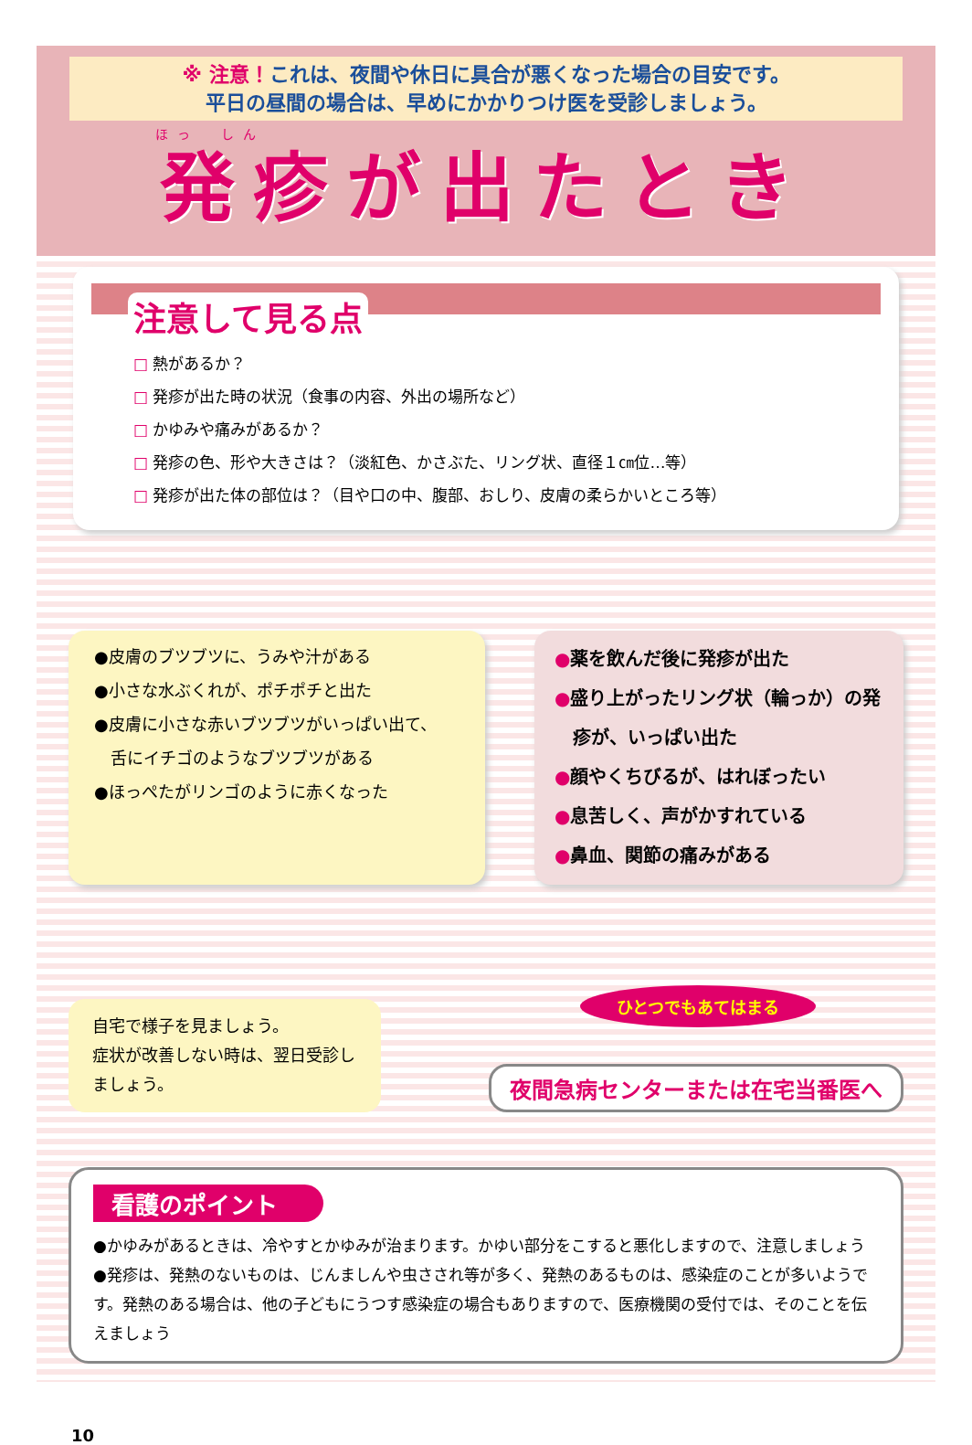※ 注意！これは、夜間や休日に具合が悪くなった場合の目安です。
平日の昼間の場合は、早めにかかりつけ医を受診しましょう。
ほっ　しん
発疹が出たとき
注意して見る点
□ 熱があるか？
□ 発疹が出た時の状況（食事の内容、外出の場所など）
□ かゆみや痛みがあるか？
□ 発疹の色、形や大きさは？（淡紅色、かさぶた、リング状、直径１㎝位…等）
□ 発疹が出た体の部位は？（目や口の中、腹部、おしり、皮膚の柔らかいところ等）
●皮膚のブツブツに、うみや汁がある
●小さな水ぶくれが、ポチポチと出た
●皮膚に小さな赤いブツブツがいっぱい出て、
　舌にイチゴのようなブツブツがある
●ほっぺたがリンゴのように赤くなった
●薬を飲んだ後に発疹が出た
●盛り上がったリング状（輪っか）の発
　疹が、いっぱい出た
●顔やくちびるが、はれぼったい
●息苦しく、声がかすれている
●鼻血、関節の痛みがある
自宅で様子を見ましょう。
症状が改善しない時は、翌日受診しましょう。
ひとつでもあてはまる
夜間急病センターまたは在宅当番医へ
看護のポイント
●かゆみがあるときは、冷やすとかゆみが治まります。かゆい部分をこすると悪化しますので、注意しましょう
●発疹は、発熱のないものは、じんましんや虫さされ等が多く、発熱のあるものは、感染症のことが多いようです。発熱のある場合は、他の子どもにうつす感染症の場合もありますので、医療機関の受付では、そのことを伝えましょう
10